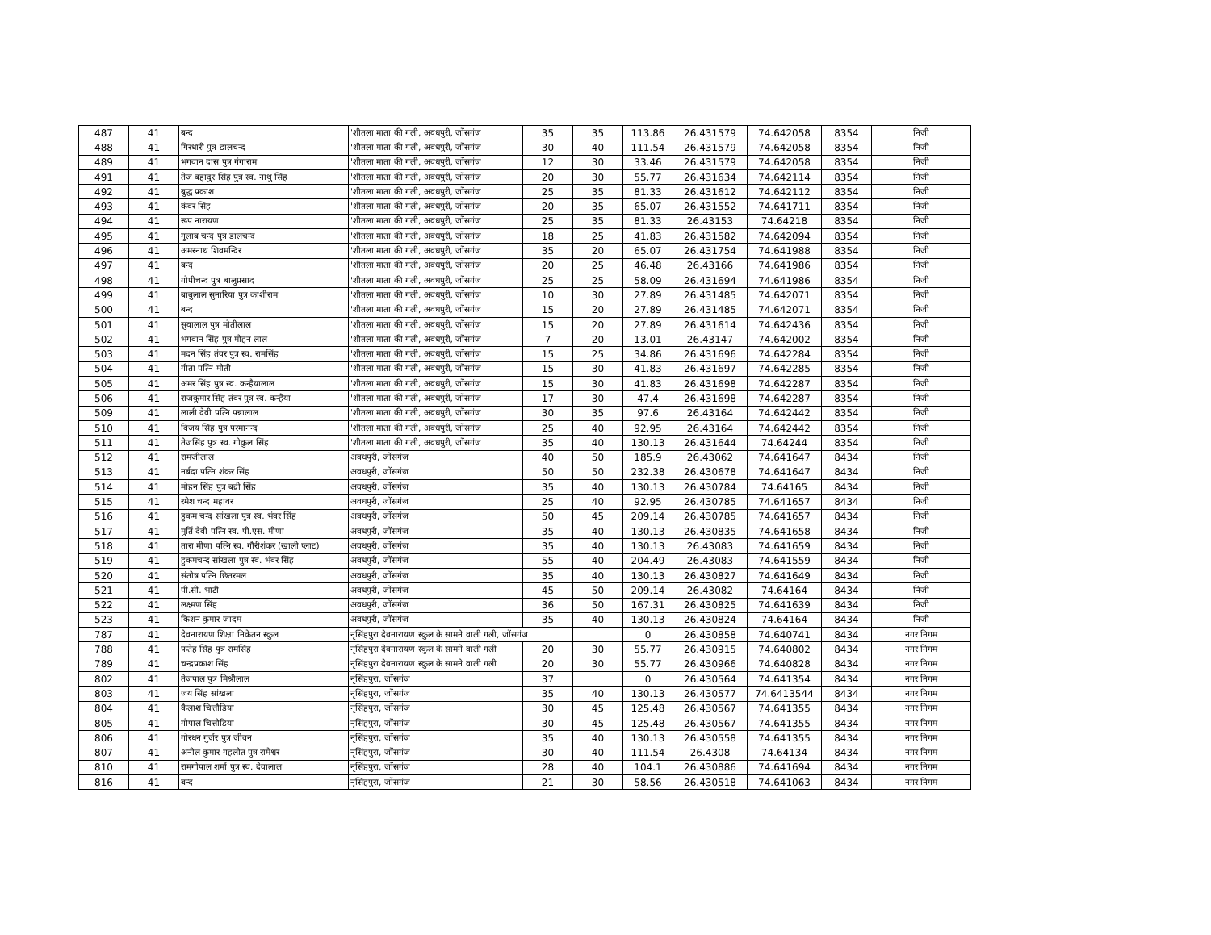| 487 | 41 | बन्द | 'शीतला माता की गली, अवधपुरी, जोंसगंज | 35 | 35 | 113.86 | 26.431579 | 74.642058 | 8354 | निजी |
| 488 | 41 | गिरधारी पुत्र डालचन्द | 'शीतला माता की गली, अवधपुरी, जोंसगंज | 30 | 40 | 111.54 | 26.431579 | 74.642058 | 8354 | निजी |
| 489 | 41 | भगवान दास पुत्र गंगाराम | 'शीतला माता की गली, अवधपुरी, जोंसगंज | 12 | 30 | 33.46 | 26.431579 | 74.642058 | 8354 | निजी |
| 491 | 41 | तेज बहादुर सिंह पुत्र स्व. नाथु सिंह | 'शीतला माता की गली, अवधपुरी, जोंसगंज | 20 | 30 | 55.77 | 26.431634 | 74.642114 | 8354 | निजी |
| 492 | 41 | बुद्ध प्रकाश | 'शीतला माता की गली, अवधपुरी, जोंसगंज | 25 | 35 | 81.33 | 26.431612 | 74.642112 | 8354 | निजी |
| 493 | 41 | कंवर सिंह | 'शीतला माता की गली, अवधपुरी, जोंसगंज | 20 | 35 | 65.07 | 26.431552 | 74.641711 | 8354 | निजी |
| 494 | 41 | रूप नारायण | 'शीतला माता की गली, अवधपुरी, जोंसगंज | 25 | 35 | 81.33 | 26.43153 | 74.64218 | 8354 | निजी |
| 495 | 41 | गुलाब चन्द पुत्र डालचन्द | 'शीतला माता की गली, अवधपुरी, जोंसगंज | 18 | 25 | 41.83 | 26.431582 | 74.642094 | 8354 | निजी |
| 496 | 41 | अमरनाथ शिवमन्दिर | 'शीतला माता की गली, अवधपुरी, जोंसगंज | 35 | 20 | 65.07 | 26.431754 | 74.641988 | 8354 | निजी |
| 497 | 41 | बन्द | 'शीतला माता की गली, अवधपुरी, जोंसगंज | 20 | 25 | 46.48 | 26.43166 | 74.641986 | 8354 | निजी |
| 498 | 41 | गोपीचन्द पुत्र बालुप्रसाद | 'शीतला माता की गली, अवधपुरी, जोंसगंज | 25 | 25 | 58.09 | 26.431694 | 74.641986 | 8354 | निजी |
| 499 | 41 | बाबुलाल सुनारिया पुत्र काशीराम | 'शीतला माता की गली, अवधपुरी, जोंसगंज | 10 | 30 | 27.89 | 26.431485 | 74.642071 | 8354 | निजी |
| 500 | 41 | बन्द | 'शीतला माता की गली, अवधपुरी, जोंसगंज | 15 | 20 | 27.89 | 26.431485 | 74.642071 | 8354 | निजी |
| 501 | 41 | सुवालाल पुत्र मोतीलाल | 'शीतला माता की गली, अवधपुरी, जोंसगंज | 15 | 20 | 27.89 | 26.431614 | 74.642436 | 8354 | निजी |
| 502 | 41 | भगवान सिंह पुत्र मोहन लाल | 'शीतला माता की गली, अवधपुरी, जोंसगंज | 7 | 20 | 13.01 | 26.43147 | 74.642002 | 8354 | निजी |
| 503 | 41 | मदन सिंह तंवर पुत्र स्व. रामसिंह | 'शीतला माता की गली, अवधपुरी, जोंसगंज | 15 | 25 | 34.86 | 26.431696 | 74.642284 | 8354 | निजी |
| 504 | 41 | गीता पत्नि मोती | 'शीतला माता की गली, अवधपुरी, जोंसगंज | 15 | 30 | 41.83 | 26.431697 | 74.642285 | 8354 | निजी |
| 505 | 41 | अमर सिंह पुत्र स्व. कन्हैयालाल | 'शीतला माता की गली, अवधपुरी, जोंसगंज | 15 | 30 | 41.83 | 26.431698 | 74.642287 | 8354 | निजी |
| 506 | 41 | राजकुमार सिंह तंवर पुत्र स्व. कन्हैया | 'शीतला माता की गली, अवधपुरी, जोंसगंज | 17 | 30 | 47.4 | 26.431698 | 74.642287 | 8354 | निजी |
| 509 | 41 | लाली देवी पत्नि पन्नालाल | 'शीतला माता की गली, अवधपुरी, जोंसगंज | 30 | 35 | 97.6 | 26.43164 | 74.642442 | 8354 | निजी |
| 510 | 41 | विजय सिंह पुत्र परमानन्द | 'शीतला माता की गली, अवधपुरी, जोंसगंज | 25 | 40 | 92.95 | 26.43164 | 74.642442 | 8354 | निजी |
| 511 | 41 | तेजसिंह पुत्र स्व. गोकुल सिंह | 'शीतला माता की गली, अवधपुरी, जोंसगंज | 35 | 40 | 130.13 | 26.431644 | 74.64244 | 8354 | निजी |
| 512 | 41 | रामजीलाल | अवधपुरी, जोंसगंज | 40 | 50 | 185.9 | 26.43062 | 74.641647 | 8434 | निजी |
| 513 | 41 | नर्बदा पत्नि शंकर सिंह | अवधपुरी, जोंसगंज | 50 | 50 | 232.38 | 26.430678 | 74.641647 | 8434 | निजी |
| 514 | 41 | मोहन सिंह पुत्र बद्री सिंह | अवधपुरी, जोंसगंज | 35 | 40 | 130.13 | 26.430784 | 74.64165 | 8434 | निजी |
| 515 | 41 | रमेश चन्द महावर | अवधपुरी, जोंसगंज | 25 | 40 | 92.95 | 26.430785 | 74.641657 | 8434 | निजी |
| 516 | 41 | हुकम चन्द सांखला पुत्र स्व. भंवर सिंह | अवधपुरी, जोंसगंज | 50 | 45 | 209.14 | 26.430785 | 74.641657 | 8434 | निजी |
| 517 | 41 | मुर्ति देवी पत्नि स्व. पी.एस. मीणा | अवधपुरी, जोंसगंज | 35 | 40 | 130.13 | 26.430835 | 74.641658 | 8434 | निजी |
| 518 | 41 | तारा मीणा पत्नि स्व. गौरीशंकर (खाली प्लाट) | अवधपुरी, जोंसगंज | 35 | 40 | 130.13 | 26.43083 | 74.641659 | 8434 | निजी |
| 519 | 41 | हुकमचन्द सांखला पुत्र स्व. भंवर सिंह | अवधपुरी, जोंसगंज | 55 | 40 | 204.49 | 26.43083 | 74.641559 | 8434 | निजी |
| 520 | 41 | संतोष पत्नि छितरमल | अवधपुरी, जोंसगंज | 35 | 40 | 130.13 | 26.430827 | 74.641649 | 8434 | निजी |
| 521 | 41 | पी.सी. भाटी | अवधपुरी, जोंसगंज | 45 | 50 | 209.14 | 26.43082 | 74.64164 | 8434 | निजी |
| 522 | 41 | लक्ष्मण सिंह | अवधपुरी, जोंसगंज | 36 | 50 | 167.31 | 26.430825 | 74.641639 | 8434 | निजी |
| 523 | 41 | किशन कुमार जादम | अवधपुरी, जोंसगंज | 35 | 40 | 130.13 | 26.430824 | 74.64164 | 8434 | निजी |
| 787 | 41 | देवनारायण शिक्षा निकेतन स्कुल | नृसिंहपुरा देवनारायण स्कुल के सामने वाली गली, जोंसगंज | | | 0 | 26.430858 | 74.640741 | 8434 | नगर निगम |
| 788 | 41 | फतेह सिंह पुत्र रामसिंह | नृसिंहपुरा देवनारायण स्कुल के सामने वाली गली | 20 | 30 | 55.77 | 26.430915 | 74.640802 | 8434 | नगर निगम |
| 789 | 41 | चन्द्रप्रकाश सिंह | नृसिंहपुरा देवनारायण स्कुल के सामने वाली गली | 20 | 30 | 55.77 | 26.430966 | 74.640828 | 8434 | नगर निगम |
| 802 | 41 | तेजपाल पुत्र मिश्रीलाल | नृसिंहपुरा, जोंसगंज | 37 | | 0 | 26.430564 | 74.641354 | 8434 | नगर निगम |
| 803 | 41 | जय सिंह सांखला | नृसिंहपुरा, जोंसगंज | 35 | 40 | 130.13 | 26.430577 | 74.6413544 | 8434 | नगर निगम |
| 804 | 41 | कैलाश चित्तौडिया | नृसिंहपुरा, जोंसगंज | 30 | 45 | 125.48 | 26.430567 | 74.641355 | 8434 | नगर निगम |
| 805 | 41 | गोपाल चित्तौडिया | नृसिंहपुरा, जोंसगंज | 30 | 45 | 125.48 | 26.430567 | 74.641355 | 8434 | नगर निगम |
| 806 | 41 | गोरधन गुर्जर पुत्र जीवन | नृसिंहपुरा, जोंसगंज | 35 | 40 | 130.13 | 26.430558 | 74.641355 | 8434 | नगर निगम |
| 807 | 41 | अनील कुमार गहलोत पुत्र रामेश्वर | नृसिंहपुरा, जोंसगंज | 30 | 40 | 111.54 | 26.4308 | 74.64134 | 8434 | नगर निगम |
| 810 | 41 | रामगोपाल शर्मा पुत्र स्व. देवालाल | नृसिंहपुरा, जोंसगंज | 28 | 40 | 104.1 | 26.430886 | 74.641694 | 8434 | नगर निगम |
| 816 | 41 | बन्द | नृसिंहपुरा, जोंसगंज | 21 | 30 | 58.56 | 26.430518 | 74.641063 | 8434 | नगर निगम |